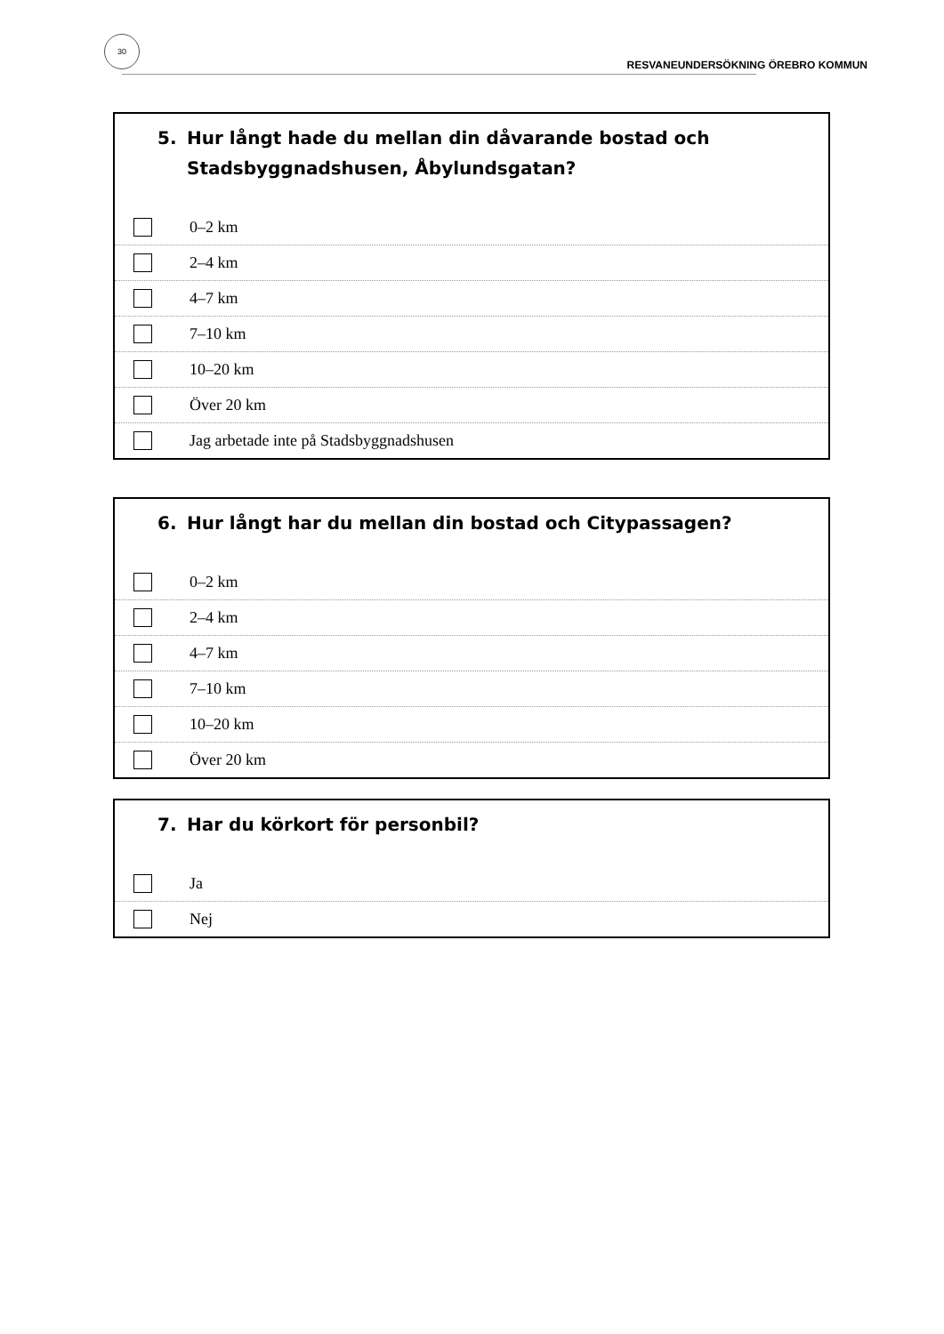30
RESVANEUNDERSÖKNING ÖREBRO KOMMUN
5. Hur långt hade du mellan din dåvarande bostad och Stadsbyggnadshusen, Åbylundsgatan?
0–2 km
2–4 km
4–7 km
7–10 km
10–20 km
Över 20 km
Jag arbetade inte på Stadsbyggnadshusen
6. Hur långt har du mellan din bostad och Citypassagen?
0–2 km
2–4 km
4–7 km
7–10 km
10–20 km
Över 20 km
7. Har du körkort för personbil?
Ja
Nej